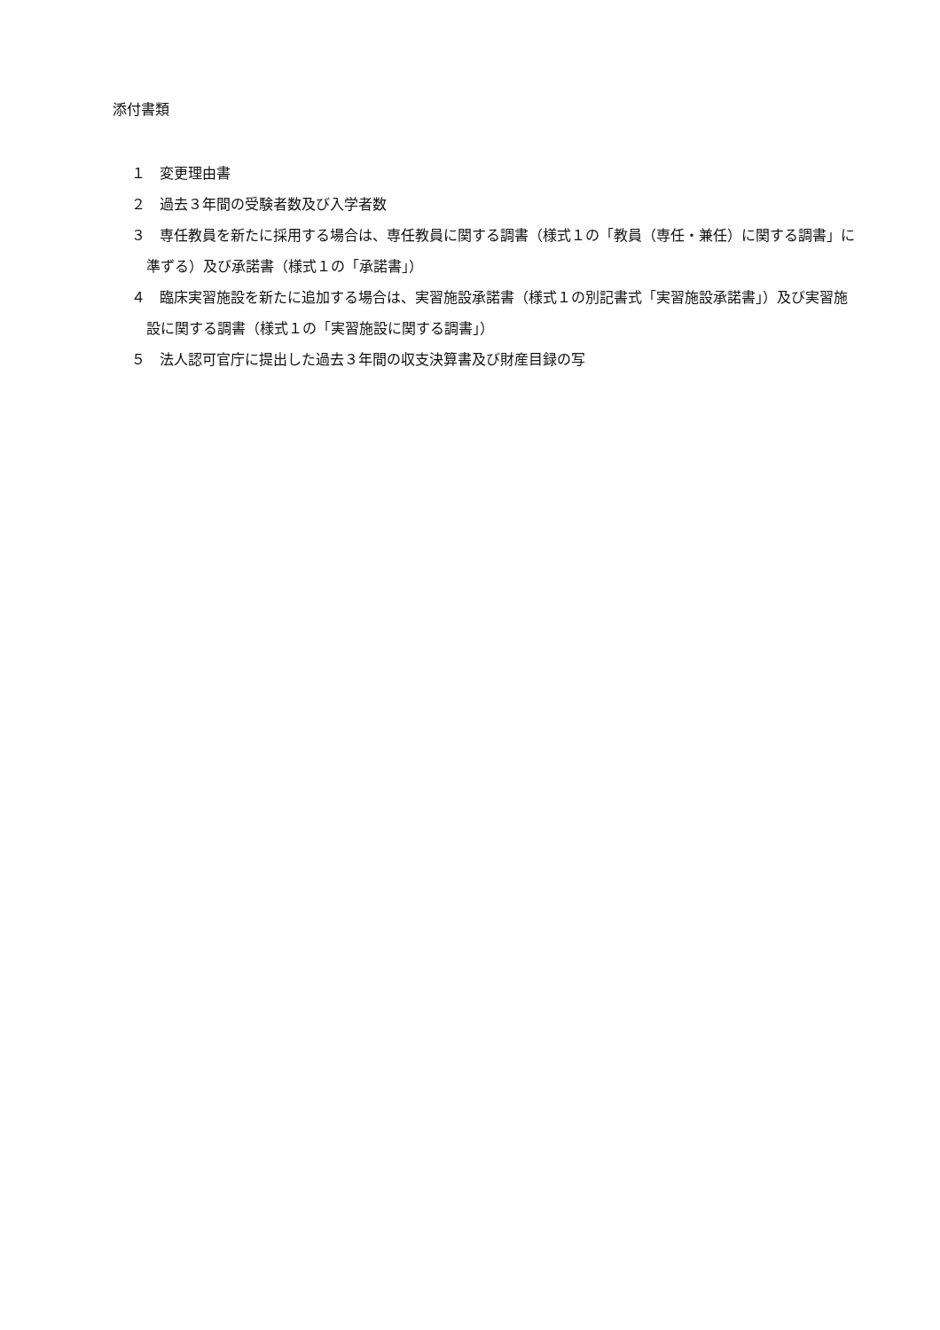添付書類
１　変更理由書
２　過去３年間の受験者数及び入学者数
３　専任教員を新たに採用する場合は、専任教員に関する調書（様式１の「教員（専任・兼任）に関する調書」に準ずる）及び承諾書（様式１の「承諾書」）
４　臨床実習施設を新たに追加する場合は、実習施設承諾書（様式１の別記書式「実習施設承諾書」）及び実習施設に関する調書（様式１の「実習施設に関する調書」）
５　法人認可官庁に提出した過去３年間の収支決算書及び財産目録の写